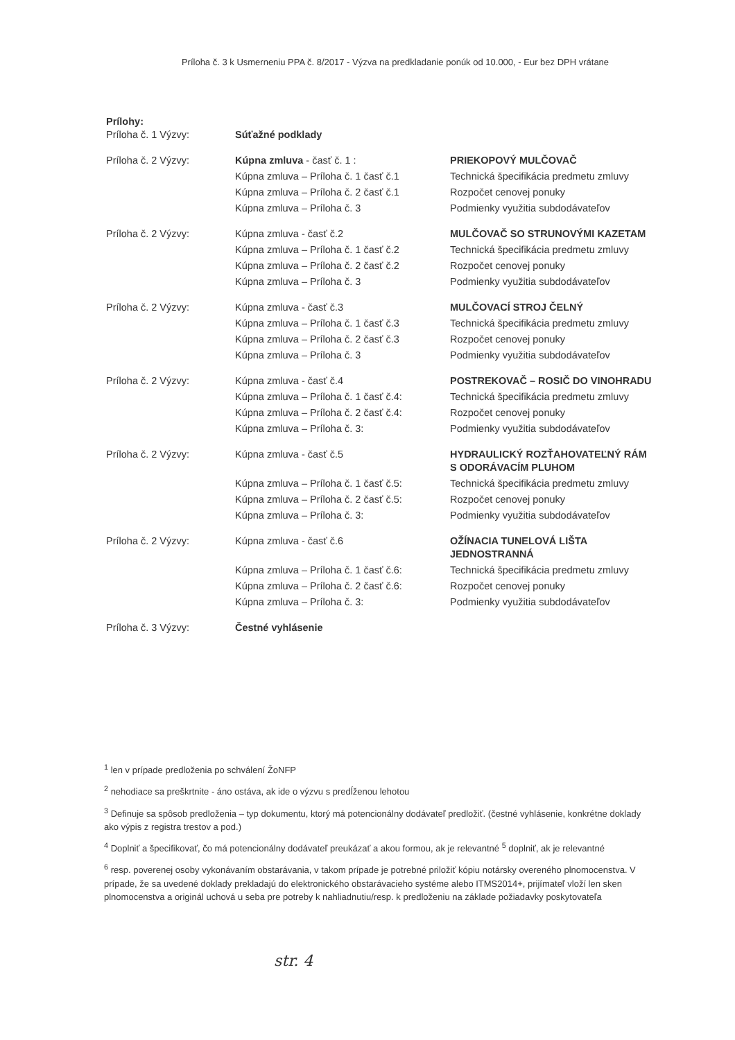Príloha č. 3 k Usmerneniu PPA č. 8/2017 - Výzva na predkladanie ponúk od 10.000, - Eur bez DPH vrátane
Prílohy:
| Príloha č. 1 Výzvy: | Súťažné podklady | |
| Príloha č. 2 Výzvy: | Kúpna zmluva - časť č. 1 : | PRIEKOPOVÝ MULČOVAČ |
| | Kúpna zmluva – Príloha č. 1 časť č.1 | Technická špecifikácia predmetu zmluvy |
| | Kúpna zmluva – Príloha č. 2 časť č.1 | Rozpočet cenovej ponuky |
| | Kúpna zmluva – Príloha č. 3 | Podmienky využitia subdodávateľov |
| Príloha č. 2 Výzvy: | Kúpna zmluva - časť č.2 | MULČOVAČ SO STRUNOVÝMI KAZETAM |
| | Kúpna zmluva – Príloha č. 1 časť č.2 | Technická špecifikácia predmetu zmluvy |
| | Kúpna zmluva – Príloha č. 2 časť č.2 | Rozpočet cenovej ponuky |
| | Kúpna zmluva – Príloha č. 3 | Podmienky využitia subdodávateľov |
| Príloha č. 2 Výzvy: | Kúpna zmluva - časť č.3 | MULČOVACÍ STROJ ČELNÝ |
| | Kúpna zmluva – Príloha č. 1 časť č.3 | Technická špecifikácia predmetu zmluvy |
| | Kúpna zmluva – Príloha č. 2 časť č.3 | Rozpočet cenovej ponuky |
| | Kúpna zmluva – Príloha č. 3 | Podmienky využitia subdodávateľov |
| Príloha č. 2 Výzvy: | Kúpna zmluva - časť č.4 | POSTREKOVAČ – ROSIČ DO VINOHRADU |
| | Kúpna zmluva – Príloha č. 1 časť č.4: | Technická špecifikácia predmetu zmluvy |
| | Kúpna zmluva – Príloha č. 2 časť č.4: | Rozpočet cenovej ponuky |
| | Kúpna zmluva – Príloha č. 3: | Podmienky využitia subdodávateľov |
| Príloha č. 2 Výzvy: | Kúpna zmluva - časť č.5 | HYDRAULICKÝ ROZŤAHOVATEĽNÝ RÁM S ODORÁVACÍM PLUHOM |
| | Kúpna zmluva – Príloha č. 1 časť č.5: | Technická špecifikácia predmetu zmluvy |
| | Kúpna zmluva – Príloha č. 2 časť č.5: | Rozpočet cenovej ponuky |
| | Kúpna zmluva – Príloha č. 3: | Podmienky využitia subdodávateľov |
| Príloha č. 2 Výzvy: | Kúpna zmluva - časť č.6 | OŽÍNACIA TUNELOVÁ LIŠTA JEDNOSTRANNÁ |
| | Kúpna zmluva – Príloha č. 1 časť č.6: | Technická špecifikácia predmetu zmluvy |
| | Kúpna zmluva – Príloha č. 2 časť č.6: | Rozpočet cenovej ponuky |
| | Kúpna zmluva – Príloha č. 3: | Podmienky využitia subdodávateľov |
| Príloha č. 3 Výzvy: | Čestné vyhlásenie | |
<sup>1</sup> len v prípade predloženia po schválení ŽoNFP
<sup>2</sup> nehodiace sa preškrtnite - áno ostáva, ak ide o výzvu s predĺženou lehotou
<sup>3</sup> Definuje sa spôsob predloženia – typ dokumentu, ktorý má potencionálny dodávateľ predložiť. (čestné vyhlásenie, konkrétne doklady ako výpis z registra trestov a pod.)
<sup>4</sup> Doplniť a špecifikovať, čo má potencionálny dodávateľ preukázať a akou formou, ak je relevantné <sup>5</sup> doplniť, ak je relevantné
<sup>6</sup> resp. poverenej osoby vykonávaním obstarávania, v takom prípade je potrebné priložiť kópiu notársky overeného plnomocenstva. V prípade, že sa uvedené doklady prekladajú do elektronického obstarávacieho systéme alebo ITMS2014+, prijímateľ vloží len sken plnomocenstva a originál uchová u seba pre potreby k nahliadnutiu/resp. k predloženiu na základe požiadavky poskytovateľa
str. 4